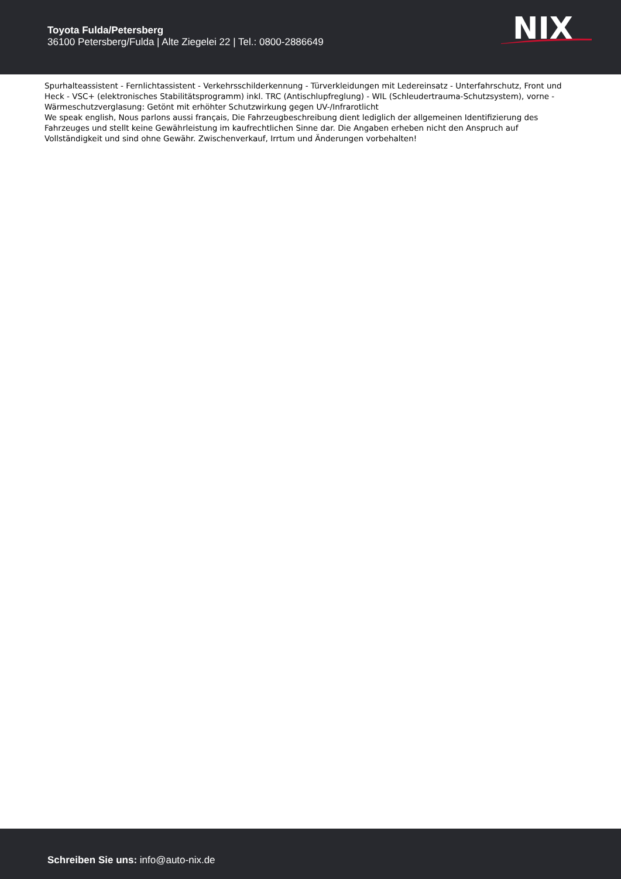Toyota Fulda/Petersberg
36100 Petersberg/Fulda | Alte Ziegelei 22 | Tel.: 0800-2886649
NIX
Spurhalteassistent - Fernlichtassistent - Verkehrsschilderkennung - Türverkleidungen mit Ledereinsatz - Unterfahrschutz, Front und Heck - VSC+ (elektronisches Stabilitätsprogramm) inkl. TRC (Antischlupfreglung) - WIL (Schleudertrauma-Schutzsystem), vorne - Wärmeschutzverglasung: Getönt mit erhöhter Schutzwirkung gegen UV-/Infrarotlicht
We speak english, Nous parlons aussi français, Die Fahrzeugbeschreibung dient lediglich der allgemeinen Identifizierung des Fahrzeuges und stellt keine Gewährleistung im kaufrechtlichen Sinne dar. Die Angaben erheben nicht den Anspruch auf Vollständigkeit und sind ohne Gewähr. Zwischenverkauf, Irrtum und Änderungen vorbehalten!
Schreiben Sie uns: info@auto-nix.de